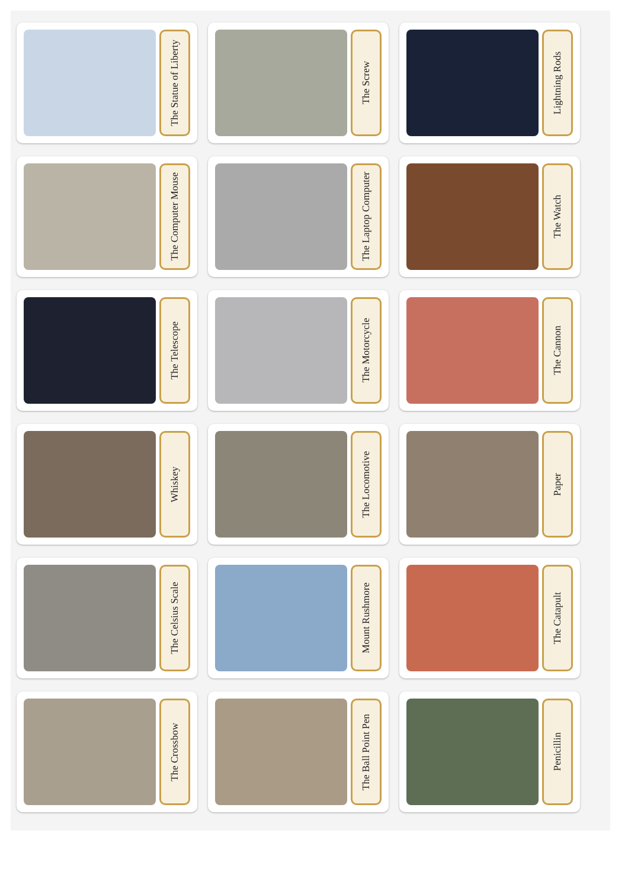The Statue of Liberty
The Screw
Lightning Rods
The Computer Mouse
The Laptop Computer
The Watch
The Telescope
The Motorcycle
The Cannon
Whiskey
The Locomotive
Paper
The Celsius Scale
Mount Rushmore
The Catapult
The Crossbow
The Ball Point Pen
Penicillin